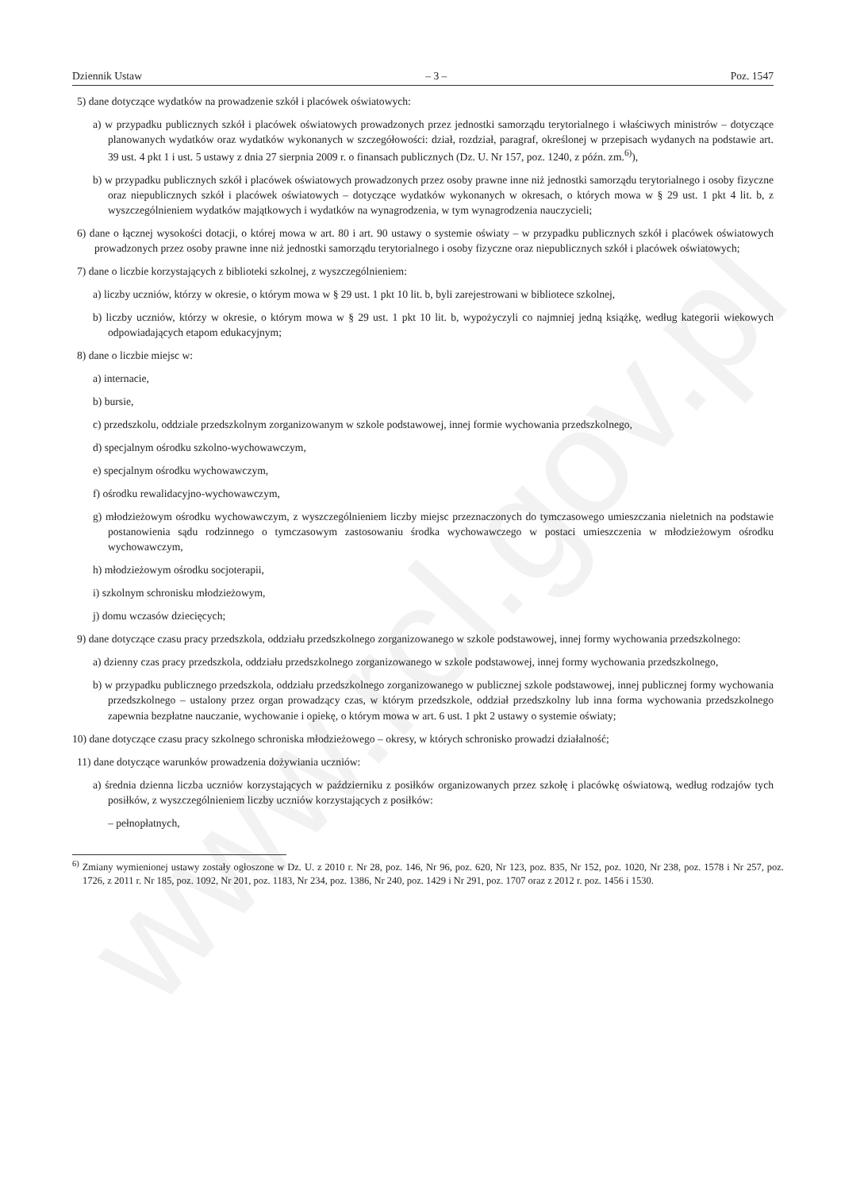www.rcl.gov.pl
Dziennik Ustaw – 3 – Poz. 1547
5) dane dotyczące wydatków na prowadzenie szkół i placówek oświatowych:
a) w przypadku publicznych szkół i placówek oświatowych prowadzonych przez jednostki samorządu terytorialnego i właściwych ministrów – dotyczące planowanych wydatków oraz wydatków wykonanych w szczegółowości: dział, rozdział, paragraf, określonej w przepisach wydanych na podstawie art. 39 ust. 4 pkt 1 i ust. 5 ustawy z dnia 27 sierpnia 2009 r. o finansach publicznych (Dz. U. Nr 157, poz. 1240, z późn. zm.<sup>6)</sup>),
b) w przypadku publicznych szkół i placówek oświatowych prowadzonych przez osoby prawne inne niż jednostki samorządu terytorialnego i osoby fizyczne oraz niepublicznych szkół i placówek oświatowych – dotyczące wydatków wykonanych w okresach, o których mowa w § 29 ust. 1 pkt 4 lit. b, z wyszczególnieniem wydatków majątkowych i wydatków na wynagrodzenia, w tym wynagrodzenia nauczycieli;
6) dane o łącznej wysokości dotacji, o której mowa w art. 80 i art. 90 ustawy o systemie oświaty – w przypadku publicznych szkół i placówek oświatowych prowadzonych przez osoby prawne inne niż jednostki samorządu terytorialnego i osoby fizyczne oraz niepublicznych szkół i placówek oświatowych;
7) dane o liczbie korzystających z biblioteki szkolnej, z wyszczególnieniem:
a) liczby uczniów, którzy w okresie, o którym mowa w § 29 ust. 1 pkt 10 lit. b, byli zarejestrowani w bibliotece szkolnej,
b) liczby uczniów, którzy w okresie, o którym mowa w § 29 ust. 1 pkt 10 lit. b, wypożyczyli co najmniej jedną książkę, według kategorii wiekowych odpowiadających etapom edukacyjnym;
8) dane o liczbie miejsc w:
a) internacie,
b) bursie,
c) przedszkolu, oddziale przedszkolnym zorganizowanym w szkole podstawowej, innej formie wychowania przedszkolnego,
d) specjalnym ośrodku szkolno-wychowawczym,
e) specjalnym ośrodku wychowawczym,
f) ośrodku rewalidacyjno-wychowawczym,
g) młodzieżowym ośrodku wychowawczym, z wyszczególnieniem liczby miejsc przeznaczonych do tymczasowego umieszczania nieletnich na podstawie postanowienia sądu rodzinnego o tymczasowym zastosowaniu środka wychowawczego w postaci umieszczenia w młodzieżowym ośrodku wychowawczym,
h) młodzieżowym ośrodku socjoterapii,
i) szkolnym schronisku młodzieżowym,
j) domu wczasów dziecięcych;
9) dane dotyczące czasu pracy przedszkola, oddziału przedszkolnego zorganizowanego w szkole podstawowej, innej formy wychowania przedszkolnego:
a) dzienny czas pracy przedszkola, oddziału przedszkolnego zorganizowanego w szkole podstawowej, innej formy wychowania przedszkolnego,
b) w przypadku publicznego przedszkola, oddziału przedszkolnego zorganizowanego w publicznej szkole podstawowej, innej publicznej formy wychowania przedszkolnego – ustalony przez organ prowadzący czas, w którym przedszkole, oddział przedszkolny lub inna forma wychowania przedszkolnego zapewnia bezpłatne nauczanie, wychowanie i opiekę, o którym mowa w art. 6 ust. 1 pkt 2 ustawy o systemie oświaty;
10) dane dotyczące czasu pracy szkolnego schroniska młodzieżowego – okresy, w których schronisko prowadzi działalność;
11) dane dotyczące warunków prowadzenia dożywiania uczniów:
a) średnia dzienna liczba uczniów korzystających w październiku z posiłków organizowanych przez szkołę i placówkę oświatową, według rodzajów tych posiłków, z wyszczególnieniem liczby uczniów korzystających z posiłków:
– pełnopłatnych,
<sup>6)</sup> Zmiany wymienionej ustawy zostały ogłoszone w Dz. U. z 2010 r. Nr 28, poz. 146, Nr 96, poz. 620, Nr 123, poz. 835, Nr 152, poz. 1020, Nr 238, poz. 1578 i Nr 257, poz. 1726, z 2011 r. Nr 185, poz. 1092, Nr 201, poz. 1183, Nr 234, poz. 1386, Nr 240, poz. 1429 i Nr 291, poz. 1707 oraz z 2012 r. poz. 1456 i 1530.